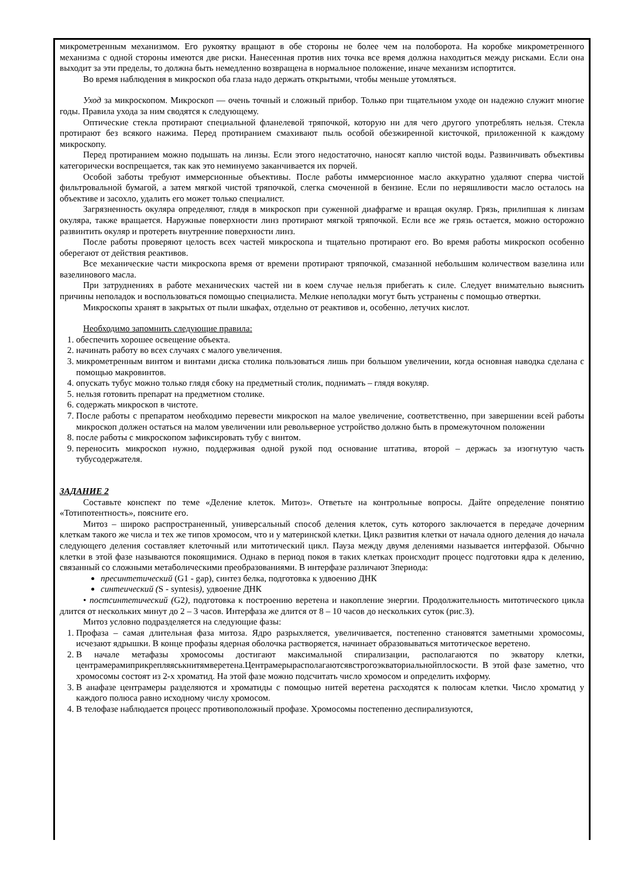микрометренным механизмом. Его рукоятку вращают в обе стороны не более чем на полоборота. На коробке микрометренного механизма с одной стороны имеются две риски. Нанесенная против них точка все время должна находиться между рисками. Если она выходит за эти пределы, то должна быть немедленно возвращена в нормальное положение, иначе механизм испортится.
Во время наблюдения в микроскоп оба глаза надо держать открытыми, чтобы меньше утомляться.
Уход за микроскопом. Микроскоп — очень точный и сложный прибор. Только при тщательном уходе он надежно служит многие годы. Правила ухода за ним сводятся к следующему.
Оптические стекла протирают специальной фланелевой тряпочкой, которую ни для чего другого употреблять нельзя. Стекла протирают без всякого нажима. Перед протиранием смахивают пыль особой обезжиренной кисточкой, приложенной к каждому микроскопу.
Перед протиранием можно подышать на линзы. Если этого недостаточно, наносят каплю чистой воды. Развинчивать объективы категорически воспрещается, так как это неминуемо заканчивается их порчей.
Особой заботы требуют иммерсионные объективы. После работы иммерсионное масло аккуратно удаляют сперва чистой фильтровальной бумагой, а затем мягкой чистой тряпочкой, слегка смоченной в бензине. Если по неряшливости масло осталось на объективе и засохло, удалить его может только специалист.
Загрязненность окуляра определяют, глядя в микроскоп при суженной диафрагме и вращая окуляр. Грязь, прилипшая к линзам окуляра, также вращается. Наружные поверхности линз протирают мягкой тряпочкой. Если все же грязь остается, можно осторожно развинтить окуляр и протереть внутренние поверхности линз.
После работы проверяют целость всех частей микроскопа и тщательно протирают его. Во время работы микроскоп особенно оберегают от действия реактивов.
Все механические части микроскопа время от времени протирают тряпочкой, смазанной небольшим количеством вазелина или вазелинового масла.
При затруднениях в работе механических частей ни в коем случае нельзя прибегать к силе. Следует внимательно выяснить причины неполадок и воспользоваться помощью специалиста. Мелкие неполадки могут быть устранены с помощью отвертки.
Микроскопы хранят в закрытых от пыли шкафах, отдельно от реактивов и, особенно, летучих кислот.
Необходимо запомнить следующие правила:
1. обеспечить хорошее освещение объекта.
2. начинать работу во всех случаях с малого увеличения.
3. микрометренным винтом и винтами диска столика пользоваться лишь при большом увеличении, когда основная наводка сделана с помощью макровинтов.
4. опускать тубус можно только глядя сбоку на предметный столик, поднимать – глядя вокуляр.
5. нельзя готовить препарат на предметном столике.
6. содержать микроскоп в чистоте.
7. После работы с препаратом необходимо перевести микроскоп на малое увеличение, соответственно, при завершении всей работы микроскоп должен остаться на малом увеличении или револьверное устройство должно быть в промежуточном положении
8. после работы с микроскопом зафиксировать тубу с винтом.
9. переносить микроскоп нужно, поддерживая одной рукой под основание штатива, второй – держась за изогнутую часть тубусодержателя.
ЗАДАНИЕ 2
Составьте конспект по теме «Деление клеток. Митоз». Ответьте на контрольные вопросы. Дайте определение понятию «Тотипотентность», поясните его.
Митоз – широко распространенный, универсальный способ деления клеток, суть которого заключается в передаче дочерним клеткам такого же числа и тех же типов хромосом, что и у материнской клетки. Цикл развития клетки от начала одного деления до начала следующего деления составляет клеточный или митотический цикл. Пауза между двумя делениями называется интерфазой. Обычно клетки в этой фазе называются покоящимися. Однако в период покоя в таких клетках происходит процесс подготовки ядра к делению, связанный со сложными метаболическими преобразованиями. В интерфазе различают 3периода:
пресинтетический (G1 - gap), синтез белка, подготовка к удвоению ДНК
синтеический (S - syntesis), удвоение ДНК
• постсинтетический (G2), подготовка к построению веретена и накопление энергии. Продолжительность митотического цикла длится от нескольких минут до 2 – 3 часов. Интерфаза же длится от 8 – 10 часов до нескольких суток (рис.3).
Митоз условно подразделяется на следующие фазы:
1. Профаза – самая длительная фаза митоза. Ядро разрыхляется, увеличивается, постепенно становятся заметными хромосомы, исчезают ядрышки. В конце профазы ядерная оболочка растворяется, начинает образовываться митотическое веретено.
2. В начале метафазы хромосомы достигают максимальной спирализации, располагаются по экватору клетки, центрамерамиприкрепляяськнитямверетена.Центрамерырасполагаютсявстрогоэкваториальнойплоскости. В этой фазе заметно, что хромосомы состоят из 2-х хроматид. На этой фазе можно подсчитать число хромосом и определить ихформу.
3. В анафазе центрамеры разделяются и хроматиды с помощью нитей веретена расходятся к полюсам клетки. Число хроматид у каждого полюса равно исходному числу хромосом.
4. В телофазе наблюдается процесс противоположный профазе. Хромосомы постепенно деспирализуются,